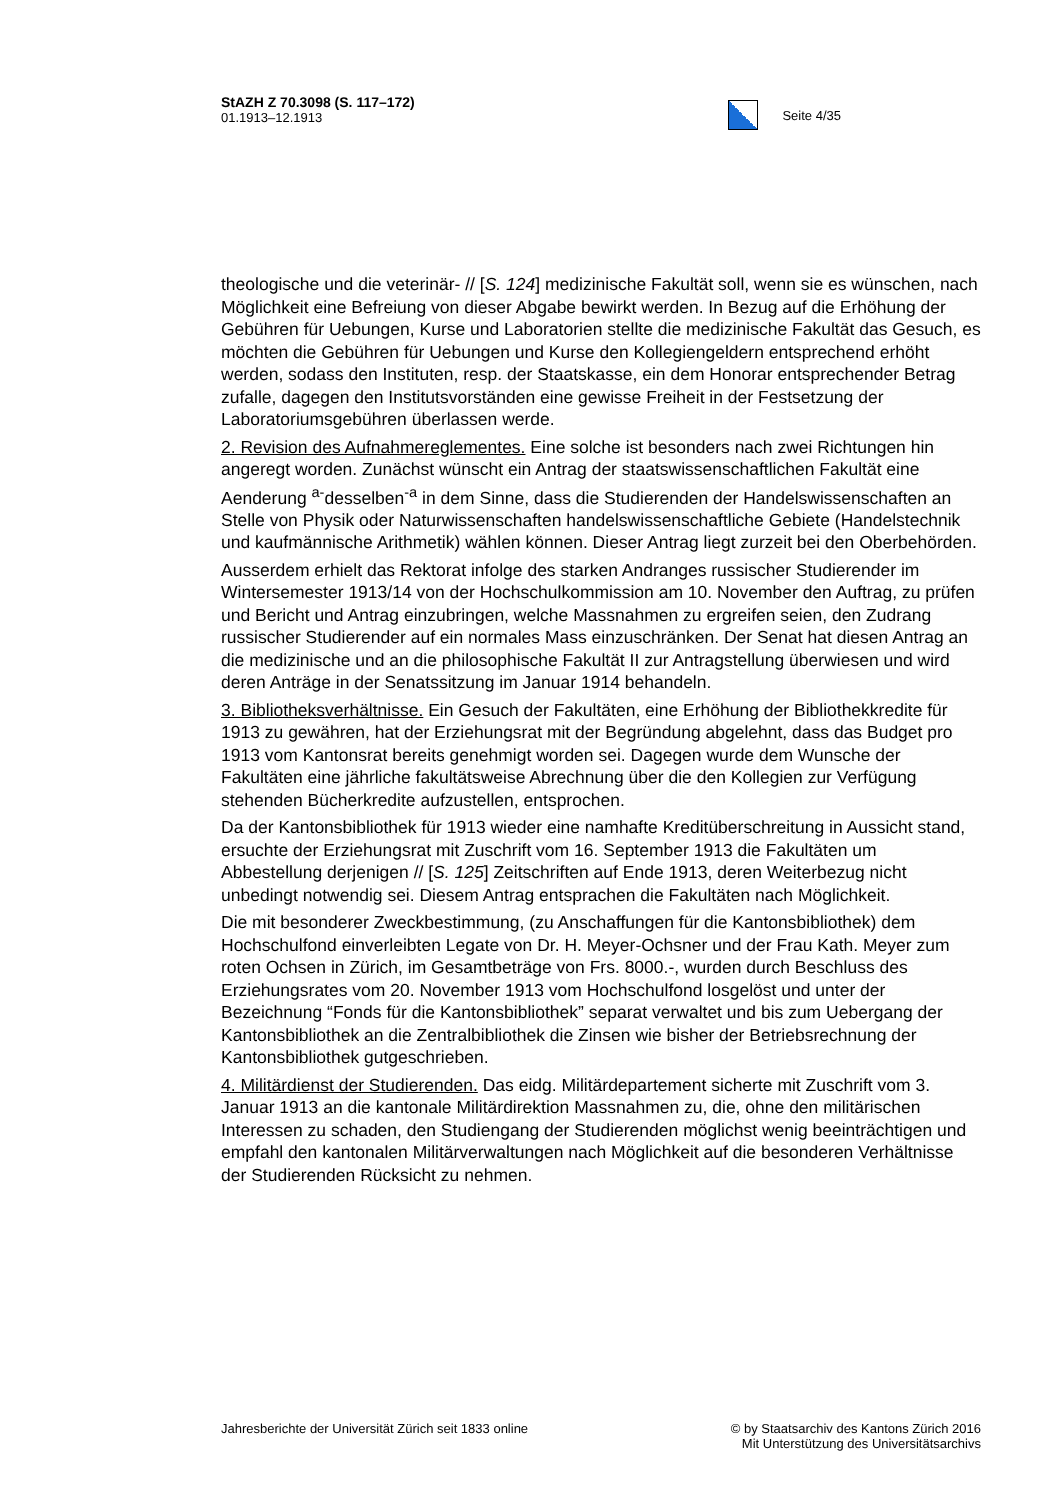StAZH Z 70.3098 (S. 117–172)
01.1913–12.1913
Seite 4/35
theologische und die veterinär- // [S. 124] medizinische Fakultät soll, wenn sie es wünschen, nach Möglichkeit eine Befreiung von dieser Abgabe bewirkt werden. In Bezug auf die Erhöhung der Gebühren für Uebungen, Kurse und Laboratorien stellte die medizinische Fakultät das Gesuch, es möchten die Gebühren für Uebungen und Kurse den Kollegiengeldern entsprechend erhöht werden, sodass den Instituten, resp. der Staatskasse, ein dem Honorar entsprechender Betrag zufalle, dagegen den Institutsvorständen eine gewisse Freiheit in der Festsetzung der Laboratoriumsgebühren überlassen werde.
2. Revision des Aufnahmereglementes. Eine solche ist besonders nach zwei Richtungen hin angeregt worden. Zunächst wünscht ein Antrag der staatswissenschaftlichen Fakultät eine Aenderung <sup>a-</sup>desselben<sup>-a</sup> in dem Sinne, dass die Studierenden der Handelswissenschaften an Stelle von Physik oder Naturwissenschaften handelswissenschaftliche Gebiete (Handelstechnik und kaufmännische Arithmetik) wählen können. Dieser Antrag liegt zurzeit bei den Oberbehörden.
Ausserdem erhielt das Rektorat infolge des starken Andranges russischer Studierender im Wintersemester 1913/14 von der Hochschulkommission am 10. November den Auftrag, zu prüfen und Bericht und Antrag einzubringen, welche Massnahmen zu ergreifen seien, den Zudrang russischer Studierender auf ein normales Mass einzuschränken. Der Senat hat diesen Antrag an die medizinische und an die philosophische Fakultät II zur Antragstellung überwiesen und wird deren Anträge in der Senatssitzung im Januar 1914 behandeln.
3. Bibliotheksverhältnisse. Ein Gesuch der Fakultäten, eine Erhöhung der Bibliothekkredite für 1913 zu gewähren, hat der Erziehungsrat mit der Begründung abgelehnt, dass das Budget pro 1913 vom Kantonsrat bereits genehmigt worden sei. Dagegen wurde dem Wunsche der Fakultäten eine jährliche fakultätsweise Abrechnung über die den Kollegien zur Verfügung stehenden Bücherkredite aufzustellen, entsprochen.
Da der Kantonsbibliothek für 1913 wieder eine namhafte Kreditüberschreitung in Aussicht stand, ersuchte der Erziehungsrat mit Zuschrift vom 16. September 1913 die Fakultäten um Abbestellung derjenigen // [S. 125] Zeitschriften auf Ende 1913, deren Weiterbezug nicht unbedingt notwendig sei. Diesem Antrag entsprachen die Fakultäten nach Möglichkeit.
Die mit besonderer Zweckbestimmung, (zu Anschaffungen für die Kantonsbibliothek) dem Hochschulfond einverleibten Legate von Dr. H. Meyer-Ochsner und der Frau Kath. Meyer zum roten Ochsen in Zürich, im Gesamtbeträge von Frs. 8000.-, wurden durch Beschluss des Erziehungsrates vom 20. November 1913 vom Hochschulfond losgelöst und unter der Bezeichnung “Fonds für die Kantonsbibliothek” separat verwaltet und bis zum Uebergang der Kantonsbibliothek an die Zentralbibliothek die Zinsen wie bisher der Betriebsrechnung der Kantonsbibliothek gutgeschrieben.
4. Militärdienst der Studierenden. Das eidg. Militärdepartement sicherte mit Zuschrift vom 3. Januar 1913 an die kantonale Militärdirektion Massnahmen zu, die, ohne den militärischen Interessen zu schaden, den Studiengang der Studierenden möglichst wenig beeinträchtigen und empfahl den kantonalen Militärverwaltungen nach Möglichkeit auf die besonderen Verhältnisse der Studierenden Rücksicht zu nehmen.
Jahresberichte der Universität Zürich seit 1833 online
© by Staatsarchiv des Kantons Zürich 2016
Mit Unterstützung des Universitätsarchivs